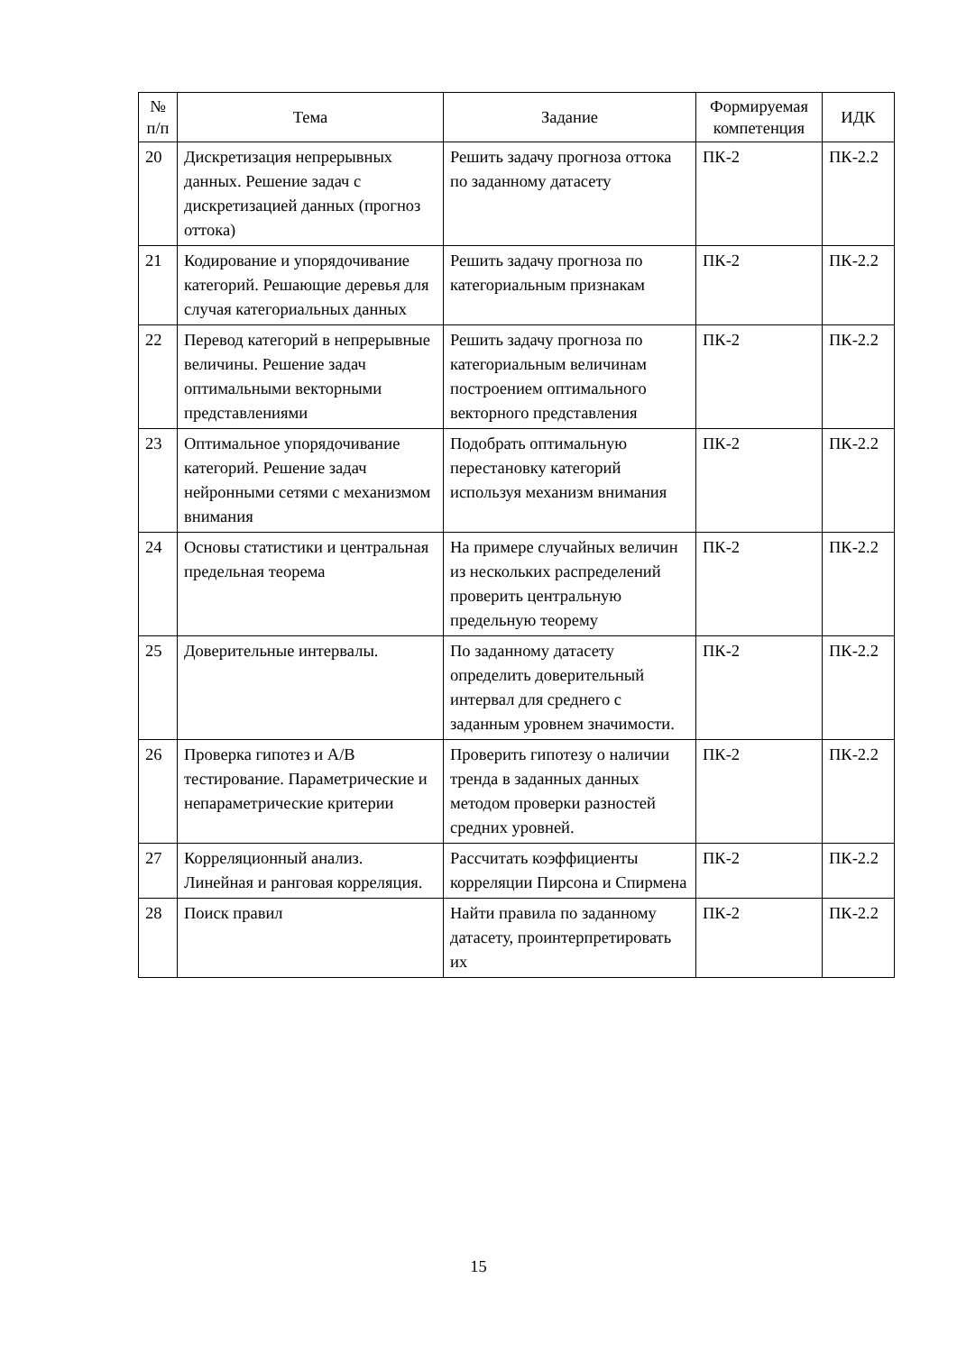| № п/п | Тема | Задание | Формируемая компетенция | ИДК |
| --- | --- | --- | --- | --- |
| 20 | Дискретизация непрерывных данных. Решение задач с дискретизацией данных (прогноз оттока) | Решить задачу прогноза оттока по заданному датасету | ПК-2 | ПК-2.2 |
| 21 | Кодирование и упорядочивание категорий. Решающие деревья для случая категориальных данных | Решить задачу прогноза по категориальным признакам | ПК-2 | ПК-2.2 |
| 22 | Перевод категорий в непрерывные величины. Решение задач оптимальными векторными представлениями | Решить задачу прогноза по категориальным величинам построением оптимального векторного представления | ПК-2 | ПК-2.2 |
| 23 | Оптимальное упорядочивание категорий. Решение задач нейронными сетями с механизмом внимания | Подобрать оптимальную перестановку категорий используя механизм внимания | ПК-2 | ПК-2.2 |
| 24 | Основы статистики и центральная предельная теорема | На примере случайных величин из нескольких распределений проверить центральную предельную теорему | ПК-2 | ПК-2.2 |
| 25 | Доверительные интервалы. | По заданному датасету определить доверительный интервал для среднего с заданным уровнем значимости. | ПК-2 | ПК-2.2 |
| 26 | Проверка гипотез и A/B тестирование. Параметрические и непараметрические критерии | Проверить гипотезу о наличии тренда в заданных данных методом проверки разностей средних уровней. | ПК-2 | ПК-2.2 |
| 27 | Корреляционный анализ. Линейная и ранговая корреляция. | Рассчитать коэффициенты корреляции Пирсона и Спирмена | ПК-2 | ПК-2.2 |
| 28 | Поиск правил | Найти правила по заданному датасету, проинтерпретировать их | ПК-2 | ПК-2.2 |
15